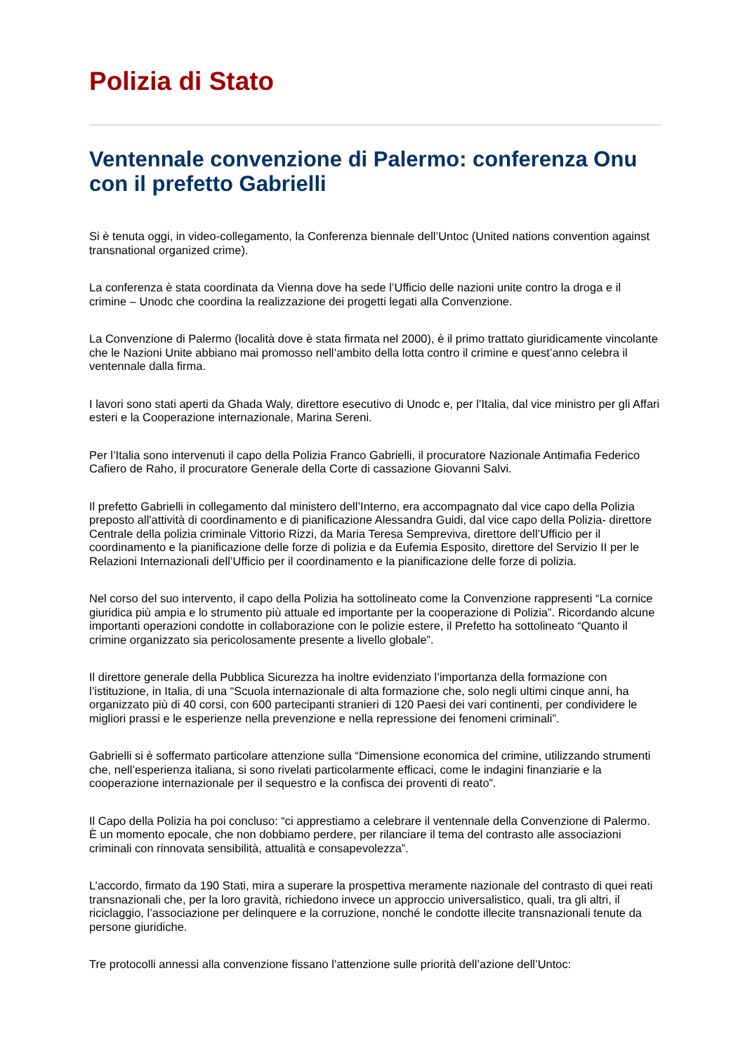Polizia di Stato
Ventennale convenzione di Palermo: conferenza Onu con il prefetto Gabrielli
Si è tenuta oggi, in video-collegamento, la Conferenza biennale dell’Untoc (United nations convention against transnational organized crime).
La conferenza è stata coordinata da Vienna dove ha sede l’Ufficio delle nazioni unite contro la droga e il crimine – Unodc che coordina la realizzazione dei progetti legati alla Convenzione.
La Convenzione di Palermo (località dove è stata firmata nel 2000), è il primo trattato giuridicamente vincolante che le Nazioni Unite abbiano mai promosso nell’ambito della lotta contro il crimine e quest’anno celebra il ventennale dalla firma.
I lavori sono stati aperti da Ghada Waly, direttore esecutivo di Unodc e, per l’Italia, dal vice ministro per gli Affari esteri e la Cooperazione internazionale, Marina Sereni.
Per l’Italia sono intervenuti il capo della Polizia Franco Gabrielli, il procuratore Nazionale Antimafia Federico Cafiero de Raho, il procuratore Generale della Corte di cassazione Giovanni Salvi.
Il prefetto Gabrielli in collegamento dal ministero dell’Interno, era accompagnato dal vice capo della Polizia preposto all'attività di coordinamento e di pianificazione Alessandra Guidi, dal vice capo della Polizia- direttore Centrale della polizia criminale Vittorio Rizzi, da Maria Teresa Sempreviva, direttore dell’Ufficio per il coordinamento e la pianificazione delle forze di polizia e da Eufemia Esposito, direttore del Servizio II per le Relazioni Internazionali dell’Ufficio per il coordinamento e la pianificazione delle forze di polizia.
Nel corso del suo intervento, il capo della Polizia ha sottolineato come la Convenzione rappresenti “La cornice giuridica più ampia e lo strumento più attuale ed importante per la cooperazione di Polizia”. Ricordando alcune importanti operazioni condotte in collaborazione con le polizie estere, il Prefetto ha sottolineato “Quanto il crimine organizzato sia pericolosamente presente a livello globale”.
Il direttore generale della Pubblica Sicurezza ha inoltre evidenziato l’importanza della formazione con l’istituzione, in Italia, di una “Scuola internazionale di alta formazione che, solo negli ultimi cinque anni, ha organizzato più di 40 corsi, con 600 partecipanti stranieri di 120 Paesi dei vari continenti, per condividere le migliori prassi e le esperienze nella prevenzione e nella repressione dei fenomeni criminali”.
Gabrielli si è soffermato particolare attenzione sulla “Dimensione economica del crimine, utilizzando strumenti che, nell’esperienza italiana, si sono rivelati particolarmente efficaci, come le indagini finanziarie e la cooperazione internazionale per il sequestro e la confisca dei proventi di reato”.
Il Capo della Polizia ha poi concluso: “ci apprestiamo a celebrare il ventennale della Convenzione di Palermo. È un momento epocale, che non dobbiamo perdere, per rilanciare il tema del contrasto alle associazioni criminali con rinnovata sensibilità, attualità e consapevolezza”.
L’accordo, firmato da 190 Stati, mira a superare la prospettiva meramente nazionale del contrasto di quei reati transnazionali che, per la loro gravità, richiedono invece un approccio universalistico, quali, tra gli altri, il riciclaggio, l’associazione per delinquere e la corruzione, nonché le condotte illecite transnazionali tenute da persone giuridiche.
Tre protocolli annessi alla convenzione fissano l’attenzione sulle priorità dell’azione dell’Untoc: